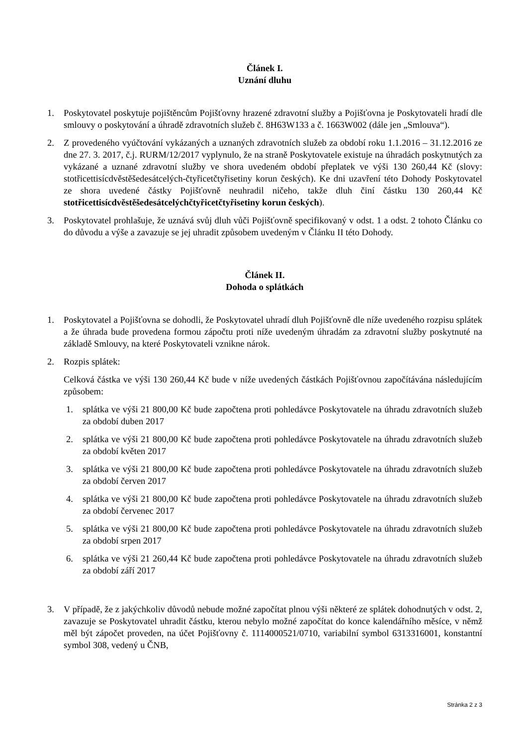Článek I.
Uznání dluhu
1. Poskytovatel poskytuje pojištěncům Pojišťovny hrazené zdravotní služby a Pojišťovna je Poskytovateli hradí dle smlouvy o poskytování a úhradě zdravotních služeb č. 8H63W133 a č. 1663W002 (dále jen „Smlouva“).
2. Z provedeného vyúčtování vykázaných a uznaných zdravotních služeb za období roku 1.1.2016 – 31.12.2016 ze dne 27. 3. 2017, č.j. RURM/12/2017 vyplynulo, že na straně Poskytovatele existuje na úhradách poskytnutých za vykázané a uznané zdravotní služby ve shora uvedeném období přeplatek ve výši 130 260,44 Kč (slovy: stotřicettisícdvěstěšedesátcelých-čtyřicetčtyřisetiny korun českých). Ke dni uzavření této Dohody Poskytovatel ze shora uvedené částky Pojišťovně neuhradil ničeho, takže dluh činí částku 130 260,44 Kč stotřicettisícdvěstěšedesátcelýchčtyřicetčtyřisetiny korun českých).
3. Poskytovatel prohlašuje, že uznává svůj dluh vůči Pojišťovně specifikovaný v odst. 1 a odst. 2 tohoto Článku co do důvodu a výše a zavazuje se jej uhradit způsobem uvedeným v Článku II této Dohody.
Článek II.
Dohoda o splátkách
1. Poskytovatel a Pojišťovna se dohodli, že Poskytovatel uhradí dluh Pojišťovně dle níže uvedeného rozpisu splátek a že úhrada bude provedena formou zápočtu proti níže uvedeným úhradám za zdravotní služby poskytnuté na základě Smlouvy, na které Poskytovateli vznikne nárok.
2. Rozpis splátek:
Celková částka ve výši 130 260,44 Kč bude v níže uvedených částkách Pojišťovnou započítávána následujícím způsobem:
1. splátka ve výši 21 800,00 Kč bude započtena proti pohledávce Poskytovatele na úhradu zdravotních služeb za období duben 2017
2. splátka ve výši 21 800,00 Kč bude započtena proti pohledávce Poskytovatele na úhradu zdravotních služeb za období květen 2017
3. splátka ve výši 21 800,00 Kč bude započtena proti pohledávce Poskytovatele na úhradu zdravotních služeb za období červen 2017
4. splátka ve výši 21 800,00 Kč bude započtena proti pohledávce Poskytovatele na úhradu zdravotních služeb za období červenec 2017
5. splátka ve výši 21 800,00 Kč bude započtena proti pohledávce Poskytovatele na úhradu zdravotních služeb za období srpen 2017
6. splátka ve výši 21 260,44 Kč bude započtena proti pohledávce Poskytovatele na úhradu zdravotních služeb za období září 2017
3. V případě, že z jakýchkoliv důvodů nebude možné započítat plnou výši některé ze splátek dohodnutých v odst. 2, zavazuje se Poskytovatel uhradit částku, kterou nebylo možné započítat do konce kalendářního měsíce, v němž měl být zápočet proveden, na účet Pojišťovny č. 1114000521/0710, variabilní symbol 6313316001, konstantní symbol 308, vedený u ČNB,
Stránka 2 z 3